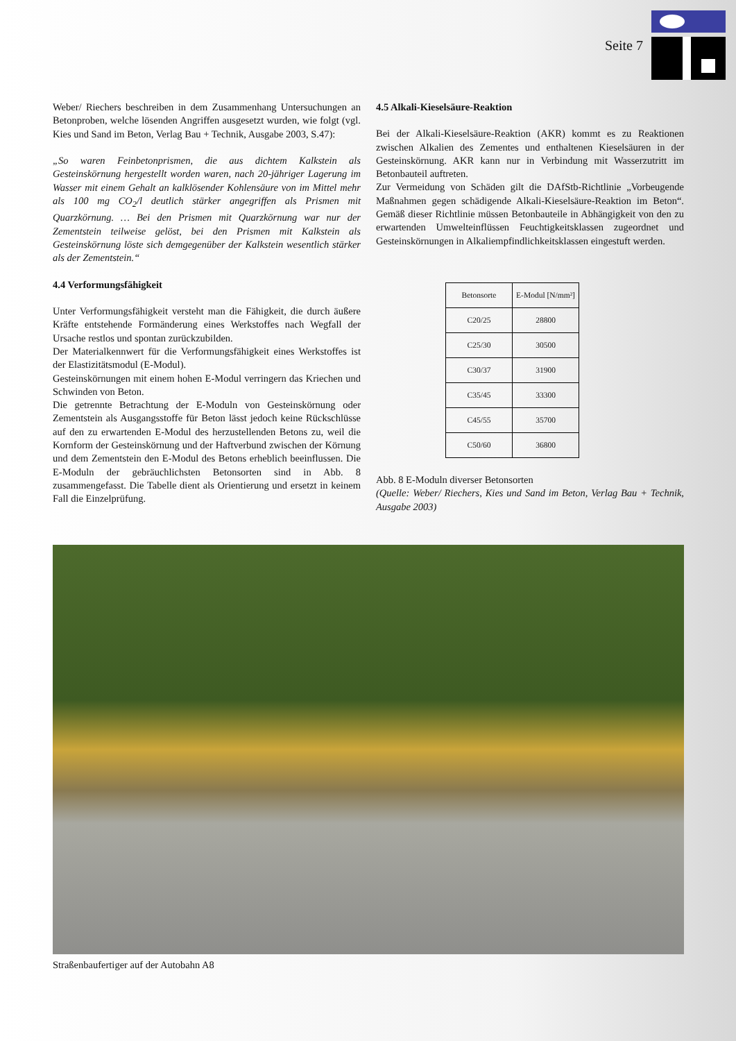Seite 7
Weber/ Riechers beschreiben in dem Zusammenhang Untersuchungen an Betonproben, welche lösenden Angriffen ausgesetzt wurden, wie folgt (vgl. Kies und Sand im Beton, Verlag Bau + Technik, Ausgabe 2003, S.47):
„So waren Feinbetonprismen, die aus dichtem Kalkstein als Gesteinskörnung hergestellt worden waren, nach 20-jähriger Lagerung im Wasser mit einem Gehalt an kalklösender Kohlensäure von im Mittel mehr als 100 mg CO<sub>2</sub>/l deutlich stärker angegriffen als Prismen mit Quarzkörnung. … Bei den Prismen mit Quarzkörnung war nur der Zementstein teilweise gelöst, bei den Prismen mit Kalkstein als Gesteinskörnung löste sich demgegenüber der Kalkstein wesentlich stärker als der Zementstein.“
4.4 Verformungsfähigkeit
Unter Verformungsfähigkeit versteht man die Fähigkeit, die durch äußere Kräfte entstehende Formänderung eines Werkstoffes nach Wegfall der Ursache restlos und spontan zurückzubilden.
Der Materialkennwert für die Verformungsfähigkeit eines Werkstoffes ist der Elastizitätsmodul (E-Modul).
Gesteinskörnungen mit einem hohen E-Modul verringern das Kriechen und Schwinden von Beton.
Die getrennte Betrachtung der E-Moduln von Gesteinskörnung oder Zementstein als Ausgangsstoffe für Beton lässt jedoch keine Rückschlüsse auf den zu erwartenden E-Modul des herzustellenden Betons zu, weil die Kornform der Gesteinskörnung und der Haftverbund zwischen der Körnung und dem Zementstein den E-Modul des Betons erheblich beeinflussen. Die E-Moduln der gebräuchlichsten Betonsorten sind in Abb. 8 zusammengefasst. Die Tabelle dient als Orientierung und ersetzt in keinem Fall die Einzelprüfung.
4.5 Alkali-Kieselsäure-Reaktion
Bei der Alkali-Kieselsäure-Reaktion (AKR) kommt es zu Reaktionen zwischen Alkalien des Zementes und enthaltenen Kieselsäuren in der Gesteinskörnung. AKR kann nur in Verbindung mit Wasserzutritt im Betonbauteil auftreten.
Zur Vermeidung von Schäden gilt die DAfStb-Richtlinie „Vorbeugende Maßnahmen gegen schädigende Alkali-Kieselsäure-Reaktion im Beton“. Gemäß dieser Richtlinie müssen Betonbauteile in Abhängigkeit von den zu erwartenden Umwelteinflüssen Feuchtigkeitsklassen zugeordnet und Gesteinskörnungen in Alkaliempfindlichkeitsklassen eingestuft werden.
| Betonsorte | E-Modul [N/mm²] |
| --- | --- |
| C20/25 | 28800 |
| C25/30 | 30500 |
| C30/37 | 31900 |
| C35/45 | 33300 |
| C45/55 | 35700 |
| C50/60 | 36800 |
Abb. 8 E-Moduln diverser Betonsorten
(Quelle: Weber/ Riechers, Kies und Sand im Beton, Verlag Bau + Technik, Ausgabe 2003)
Straßenbaufertiger auf der Autobahn A8